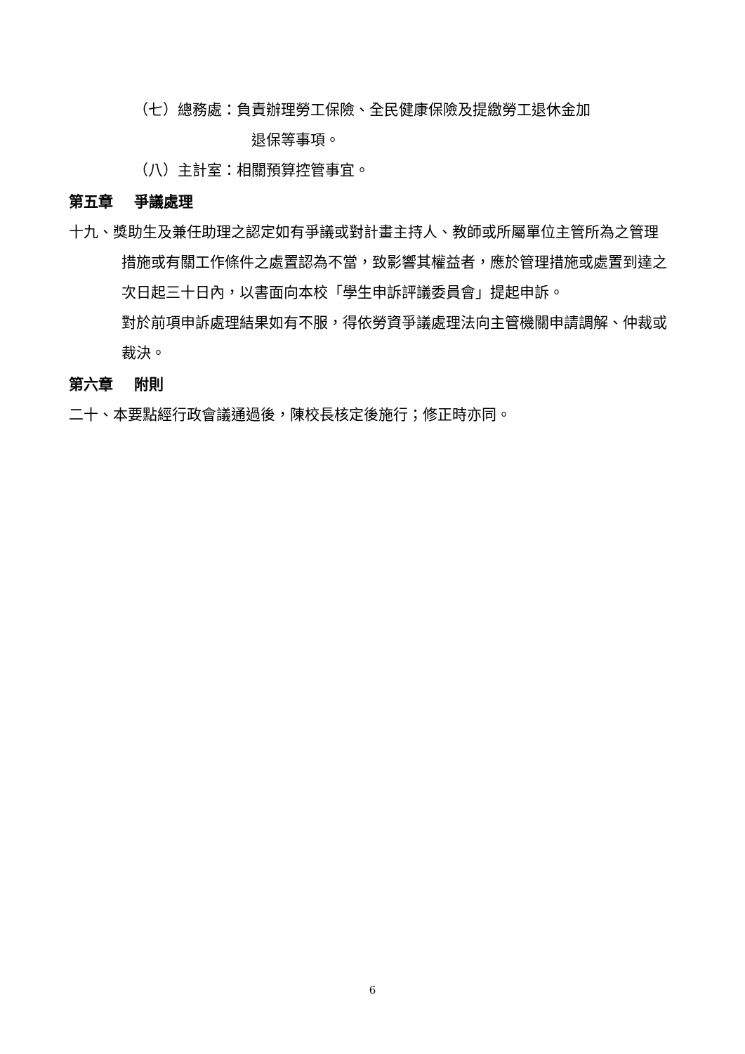（七）總務處：負責辦理勞工保險、全民健康保險及提繳勞工退休金加
退保等事項。
（八）主計室：相關預算控管事宜。
第五章 爭議處理
十九、獎助生及兼任助理之認定如有爭議或對計畫主持人、教師或所屬單位主管所為之管理措施或有關工作條件之處置認為不當，致影響其權益者，應於管理措施或處置到達之次日起三十日內，以書面向本校「學生申訴評議委員會」提起申訴。
對於前項申訴處理結果如有不服，得依勞資爭議處理法向主管機關申請調解、仲裁或裁決。
第六章 附則
二十、本要點經行政會議通過後，陳校長核定後施行；修正時亦同。
6